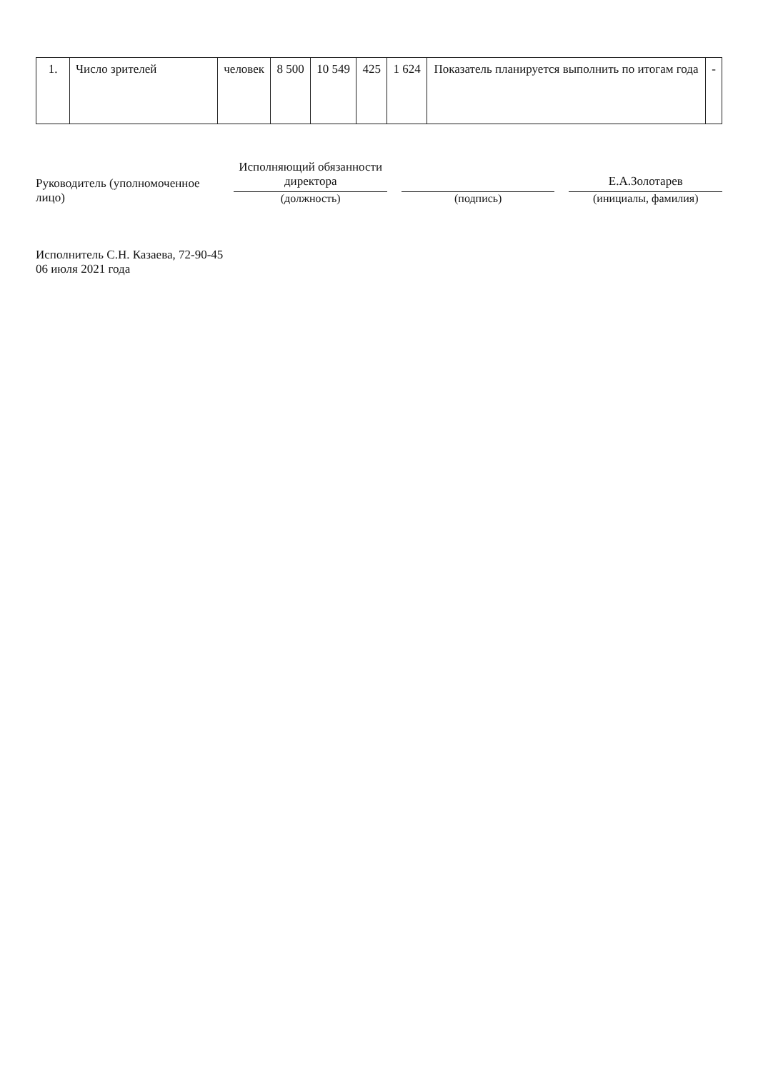| 1. | Число зрителей | человек | 8 500 | 10 549 | 425 | 1 624 | Показатель планируется выполнить по итогам года | - |
Руководитель (уполномоченное лицо)
Исполняющий обязанности директора
(должность)
(подпись)
Е.А.Золотарев
(инициалы, фамилия)
Исполнитель С.Н. Казаева, 72-90-45
06 июля 2021 года